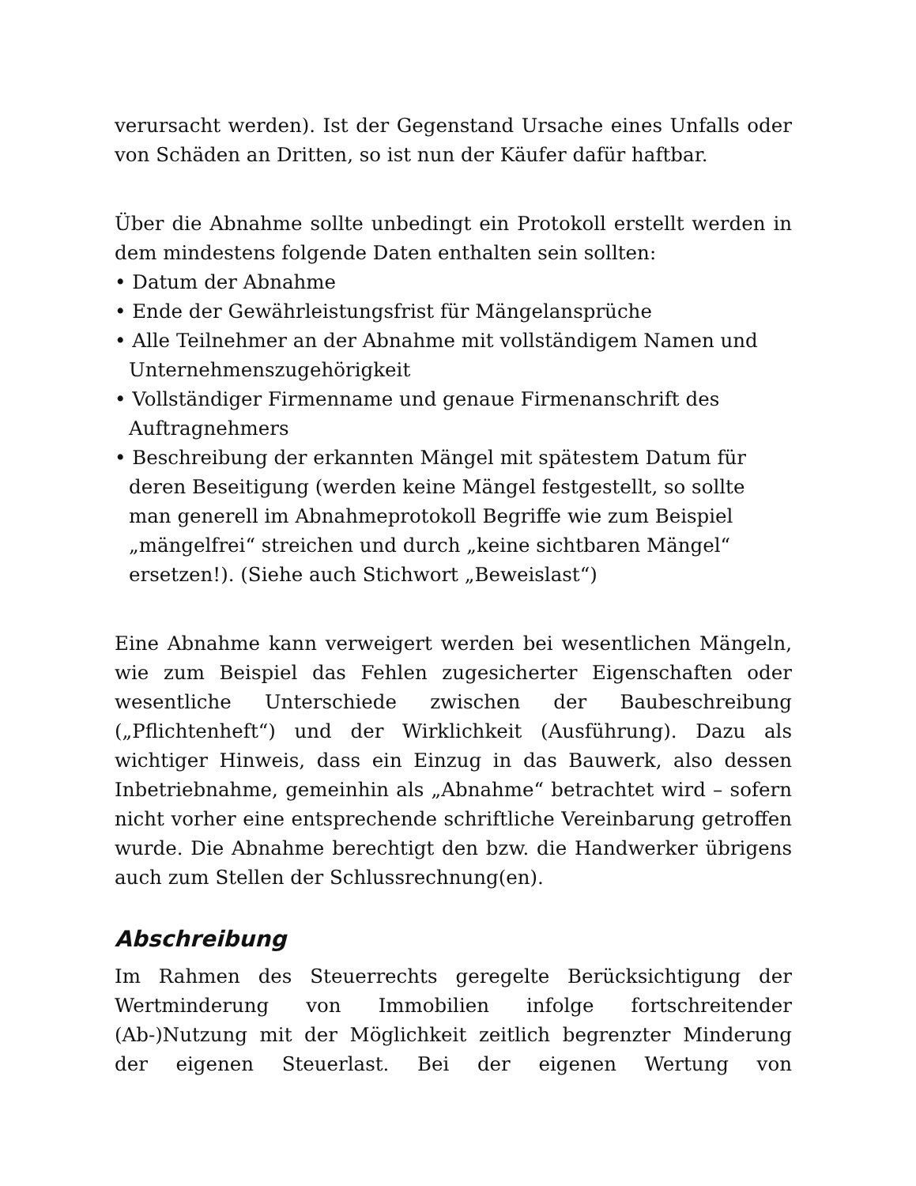verursacht werden). Ist der Gegenstand Ursache eines Unfalls oder von Schäden an Dritten, so ist nun der Käufer dafür haftbar.
Über die Abnahme sollte unbedingt ein Protokoll erstellt werden in dem mindestens folgende Daten enthalten sein sollten:
• Datum der Abnahme
• Ende der Gewährleistungsfrist für Mängelansprüche
• Alle Teilnehmer an der Abnahme mit vollständigem Namen und Unternehmenszugehörigkeit
• Vollständiger Firmenname und genaue Firmenanschrift des Auftragnehmers
• Beschreibung der erkannten Mängel mit spätestem Datum für deren Beseitigung (werden keine Mängel festgestellt, so sollte man generell im Abnahmeprotokoll Begriffe wie zum Beispiel „mängelfrei“ streichen und durch „keine sichtbaren Mängel“ ersetzen!). (Siehe auch Stichwort „Beweislast“)
Eine Abnahme kann verweigert werden bei wesentlichen Mängeln, wie zum Beispiel das Fehlen zugesicherter Eigenschaften oder wesentliche Unterschiede zwischen der Baubeschreibung („Pflichtenheft“) und der Wirklichkeit (Ausführung). Dazu als wichtiger Hinweis, dass ein Einzug in das Bauwerk, also dessen Inbetriebnahme, gemeinhin als „Abnahme“ betrachtet wird – sofern nicht vorher eine entsprechende schriftliche Vereinbarung getroffen wurde. Die Abnahme berechtigt den bzw. die Handwerker übrigens auch zum Stellen der Schlussrechnung(en).
Abschreibung
Im Rahmen des Steuerrechts geregelte Berücksichtigung der Wertminderung von Immobilien infolge fortschreitender (Ab-)Nutzung mit der Möglichkeit zeitlich begrenzter Minderung der eigenen Steuerlast. Bei der eigenen Wertung von